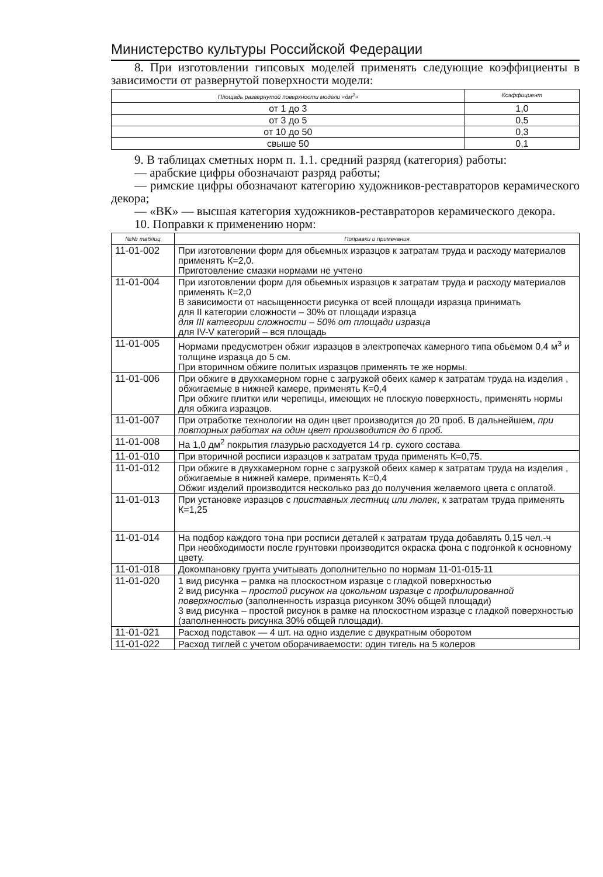Министерство культуры Российской Федерации
8. При изготовлении гипсовых моделей применять следующие коэффициенты в зависимости от развернутой поверхности модели:
| Площадь развернутой поверхности модели «дм<sup>2</sup>» | Коэффициент |
| --- | --- |
| от 1 до 3 | 1,0 |
| от 3 до 5 | 0,5 |
| от 10 до 50 | 0,3 |
| свыше 50 | 0,1 |
9. В таблицах сметных норм п. 1.1. средний разряд (категория) работы:
— арабские цифры обозначают разряд работы;
— римские цифры обозначают категорию художников-реставраторов керамического декора;
— «ВК» — высшая категория художников-реставраторов керамического декора.
10. Поправки к применению норм:
| №№ таблиц | Поправки и примечания |
| --- | --- |
| 11-01-002 | При изготовлении форм для обьемных изразцов к затратам труда и расходу материалов применять К=2,0. Приготовление смазки нормами не учтено |
| 11-01-004 | При изготовлении форм для обьемных изразцов к затратам труда и расходу материалов применять К=2,0 В зависимости от насыщенности рисунка от всей площади изразца принимать для II категории сложности – 30% от площади изразца для III категории сложности – 50% от площади изразца для IV-V категорий – вся площадь |
| 11-01-005 | Нормами предусмотрен обжиг изразцов в электропечах камерного типа обьемом 0,4 м<sup>3</sup> и толщине изразца до 5 см. При вторичном обжиге политых изразцов применять те же нормы. |
| 11-01-006 | При обжиге в двухкамерном горне с загрузкой обеих камер к затратам труда на изделия , обжигаемые в нижней камере, применять К=0,4 При обжиге плитки или черепицы, имеющих не плоскую поверхность, применять нормы для обжига изразцов. |
| 11-01-007 | При отработке технологии на один цвет производится до 20 проб. В дальнейшем, при повторных работах на один цвет производится до 6 проб. |
| 11-01-008 | На 1,0 дм<sup>2</sup> покрытия глазурью расходуется 14 гр. сухого состава |
| 11-01-010 | При вторичной росписи изразцов к затратам труда применять К=0,75. |
| 11-01-012 | При обжиге в двухкамерном горне с загрузкой обеих камер к затратам труда на изделия , обжигаемые в нижней камере, применять К=0,4 Обжиг изделий производится несколько раз до получения желаемого цвета с оплатой. |
| 11-01-013 | При установке изразцов с приставных лестниц или люлек , к затратам труда применять К=1,25 |
| 11-01-014 | На подбор каждого тона при росписи деталей к затратам труда добавлять 0,15 чел.-ч При необходимости после грунтовки производится окраска фона с подгонкой к основному цвету. |
| 11-01-018 | Докомпановку грунта учитывать дополнительно по нормам 11-01-015-11 |
| 11-01-020 | 1 вид рисунка – рамка на плоскостном изразце с гладкой поверхностью 2 вид рисунка – простой рисунок на цокольном изразце с профилированной поверхностью (заполненность изразца рисунком 30% общей площади) 3 вид рисунка – простой рисунок в рамке на плоскостном изразце с гладкой поверхностью (заполненность рисунка 30% общей площади). |
| 11-01-021 | Расход подставок — 4 шт. на одно изделие с двукратным оборотом |
| 11-01-022 | Расход тиглей с учетом оборачиваемости: один тигель на 5 колеров |